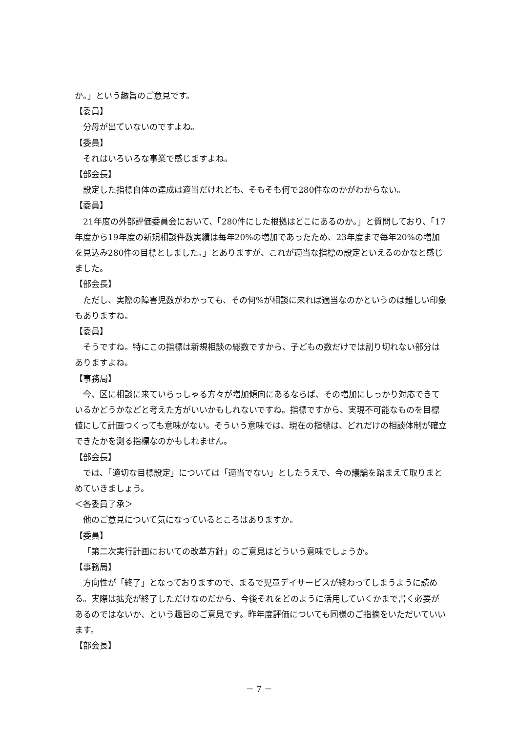か。」という趣旨のご意見です。
【委員】
分母が出ていないのですよね。
【委員】
それはいろいろな事業で感じますよね。
【部会長】
設定した指標自体の達成は適当だけれども、そもそも何で280件なのかがわからない。
【委員】
21年度の外部評価委員会において、「280件にした根拠はどこにあるのか。」と質問しており、「17年度から19年度の新規相談件数実績は毎年20%の増加であったため、23年度まで毎年20%の増加を見込み280件の目標としました。」とありますが、これが適当な指標の設定といえるのかなと感じました。
【部会長】
ただし、実際の障害児数がわかっても、その何%が相談に来れば適当なのかというのは難しい印象もありますね。
【委員】
そうですね。特にこの指標は新規相談の総数ですから、子どもの数だけでは割り切れない部分はありますよね。
【事務局】
今、区に相談に来ていらっしゃる方々が増加傾向にあるならば、その増加にしっかり対応できているかどうかなどと考えた方がいいかもしれないですね。指標ですから、実現不可能なものを目標値にして計画つくっても意味がない。そういう意味では、現在の指標は、どれだけの相談体制が確立できたかを測る指標なのかもしれません。
【部会長】
では、「適切な目標設定」については「適当でない」としたうえで、今の議論を踏まえて取りまとめていきましょう。
＜各委員了承＞
他のご意見について気になっているところはありますか。
【委員】
「第二次実行計画においての改革方針」のご意見はどういう意味でしょうか。
【事務局】
方向性が「終了」となっておりますので、まるで児童デイサービスが終わってしまうように読める。実際は拡充が終了しただけなのだから、今後それをどのように活用していくかまで書く必要があるのではないか、という趣旨のご意見です。昨年度評価についても同様のご指摘をいただいていいます。
【部会長】
－ 7 －